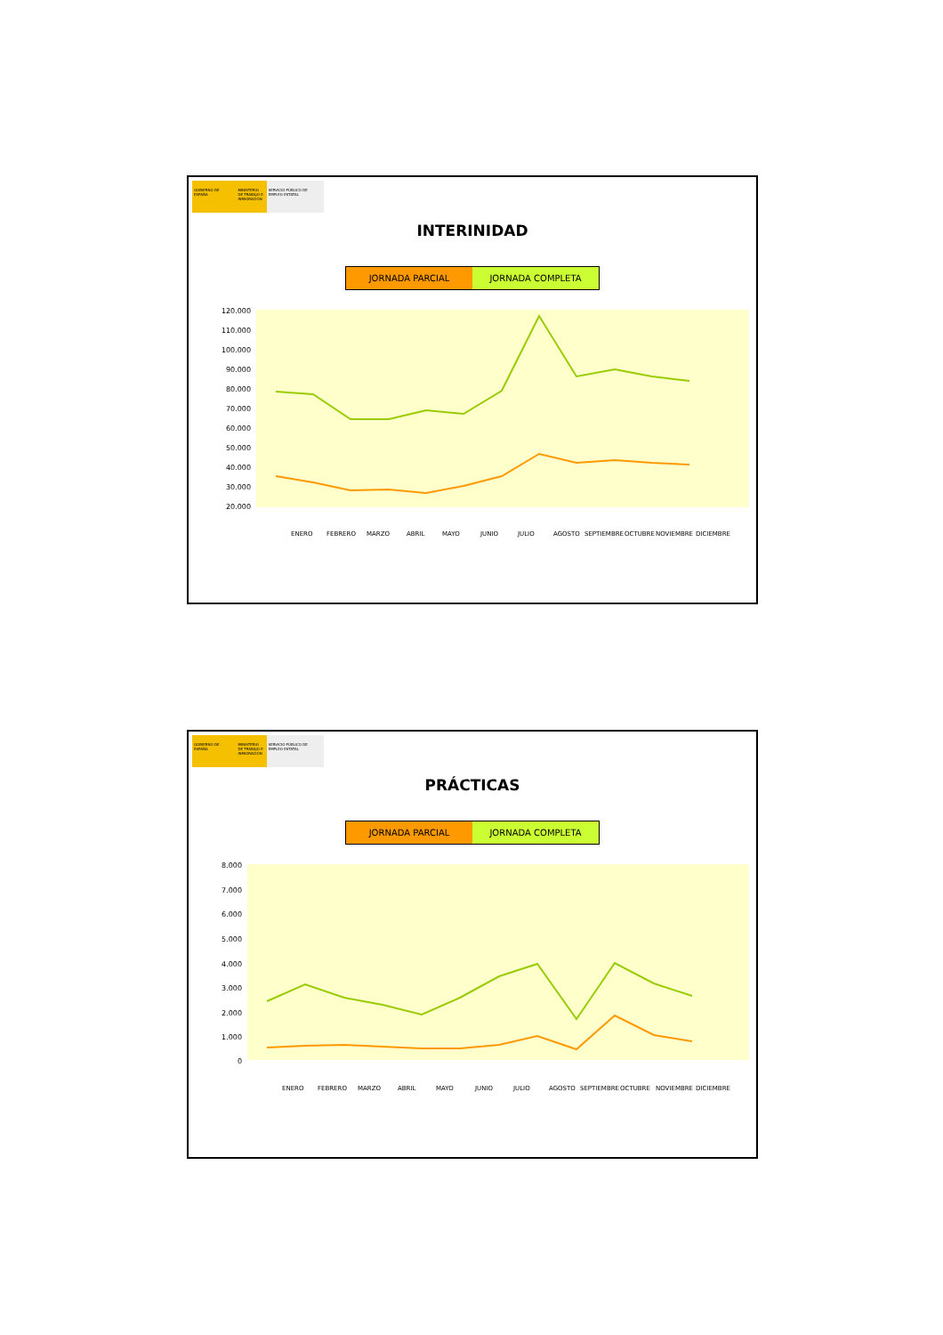GOBIERNO DE ESPAÑA MINISTERIO DE TRABAJO E INMIGRACIÓN
SERVICIO PÚBLICO DE EMPLEO ESTATAL
INTERINIDAD
JORNADA PARCIAL JORNADA COMPLETA
120.000
110.000
100.000
90.000
80.000
70.000
60.000
50.000
40.000
30.000
20.000
ENERO
FEBRERO
MARZO
ABRIL
MAYO
JUNIO
JULIO
AGOSTO
SEPTIEMBRE
OCTUBRE
NOVIEMBRE
DICIEMBRE
GOBIERNO DE ESPAÑA MINISTERIO DE TRABAJO E INMIGRACIÓN
SERVICIO PÚBLICO DE EMPLEO ESTATAL
PRÁCTICAS
JORNADA PARCIAL JORNADA COMPLETA
8.000
7.000
6.000
5.000
4.000
3.000
2.000
1.000
0
ENERO
FEBRERO
MARZO
ABRIL
MAYO
JUNIO
JULIO
AGOSTO
SEPTIEMBRE
OCTUBRE
NOVIEMBRE
DICIEMBRE